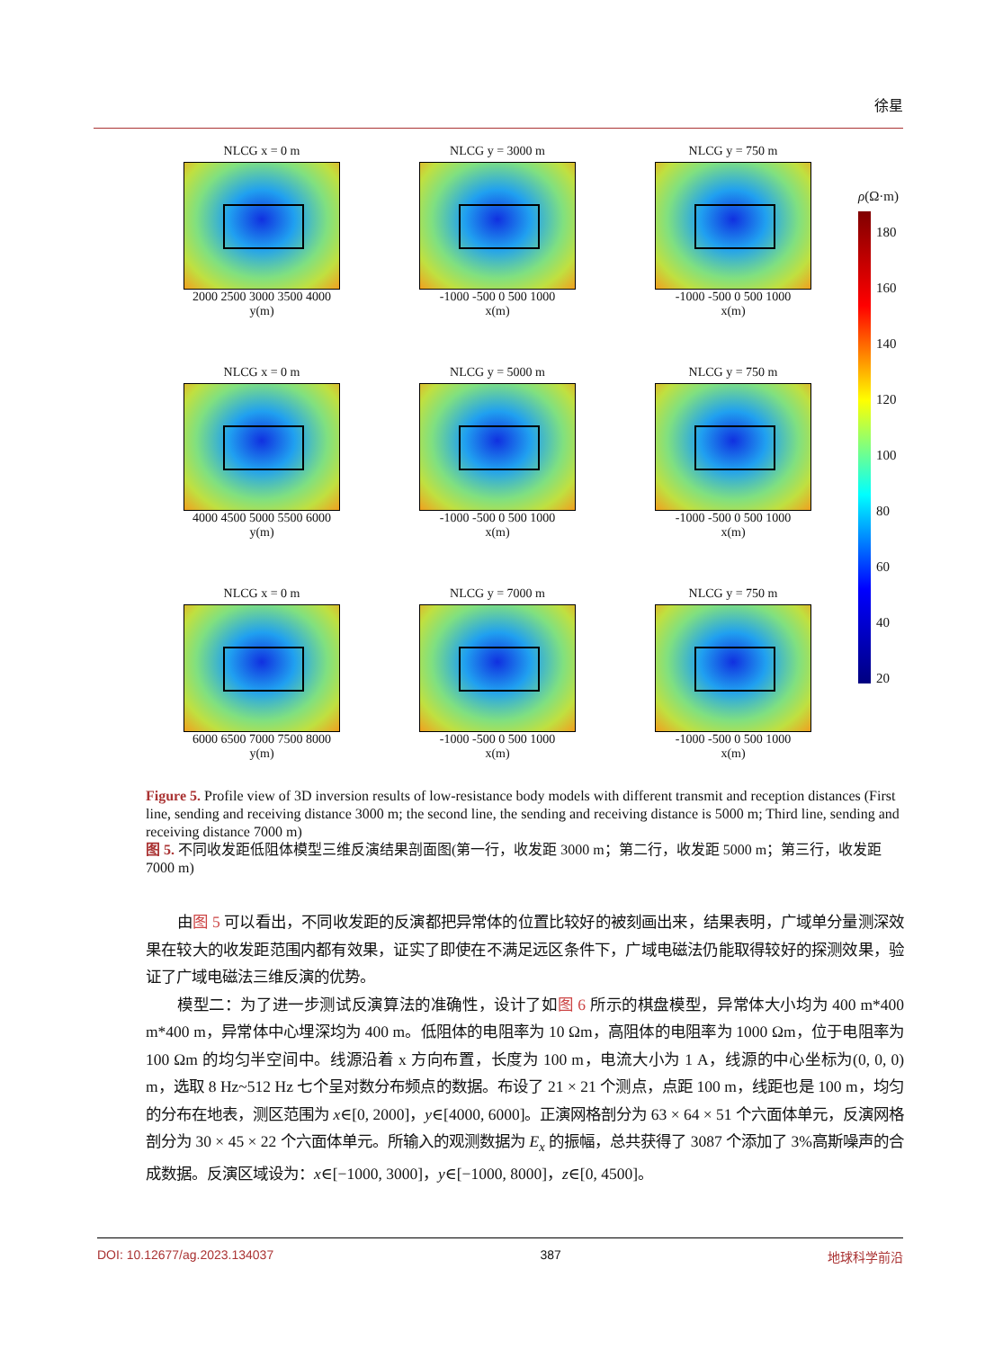徐星
NLCG x = 0 m
2000 2500 3000 3500 4000
y(m)
NLCG y = 3000 m
-1000 -500 0 500 1000
x(m)
NLCG y = 750 m
-1000 -500 0 500 1000
x(m)
NLCG x = 0 m
4000 4500 5000 5500 6000
y(m)
NLCG y = 5000 m
-1000 -500 0 500 1000
x(m)
NLCG y = 750 m
-1000 -500 0 500 1000
x(m)
NLCG x = 0 m
6000 6500 7000 7500 8000
y(m)
NLCG y = 7000 m
-1000 -500 0 500 1000
x(m)
NLCG y = 750 m
-1000 -500 0 500 1000
x(m)
ρ(Ω·m)
180
160
140
120
100
80
60
40
20
Figure 5. Profile view of 3D inversion results of low-resistance body models with different transmit and reception distances (First line, sending and receiving distance 3000 m; the second line, the sending and receiving distance is 5000 m; Third line, sending and receiving distance 7000 m)
图 5. 不同收发距低阻体模型三维反演结果剖面图(第一行，收发距 3000 m；第二行，收发距 5000 m；第三行，收发距 7000 m)
由图 5 可以看出，不同收发距的反演都把异常体的位置比较好的被刻画出来，结果表明，广域单分量测深效果在较大的收发距范围内都有效果，证实了即使在不满足远区条件下，广域电磁法仍能取得较好的探测效果，验证了广域电磁法三维反演的优势。
模型二：为了进一步测试反演算法的准确性，设计了如图 6 所示的棋盘模型，异常体大小均为 400 m*400 m*400 m，异常体中心埋深均为 400 m。低阻体的电阻率为 10 Ωm，高阻体的电阻率为 1000 Ωm，位于电阻率为 100 Ωm 的均匀半空间中。线源沿着 x 方向布置，长度为 100 m，电流大小为 1 A，线源的中心坐标为(0, 0, 0) m，选取 8 Hz~512 Hz 七个呈对数分布频点的数据。布设了 21 × 21 个测点，点距 100 m，线距也是 100 m，均匀的分布在地表，测区范围为 x∈[0, 2000]，y∈[4000, 6000]。正演网格剖分为 63 × 64 × 51 个六面体单元，反演网格剖分为 30 × 45 × 22 个六面体单元。所输入的观测数据为 E<sub>x</sub> 的振幅，总共获得了 3087 个添加了 3%高斯噪声的合成数据。反演区域设为：x∈[−1000, 3000]，y∈[−1000, 8000]，z∈[0, 4500]。
DOI: 10.12677/ag.2023.134037 387 地球科学前沿